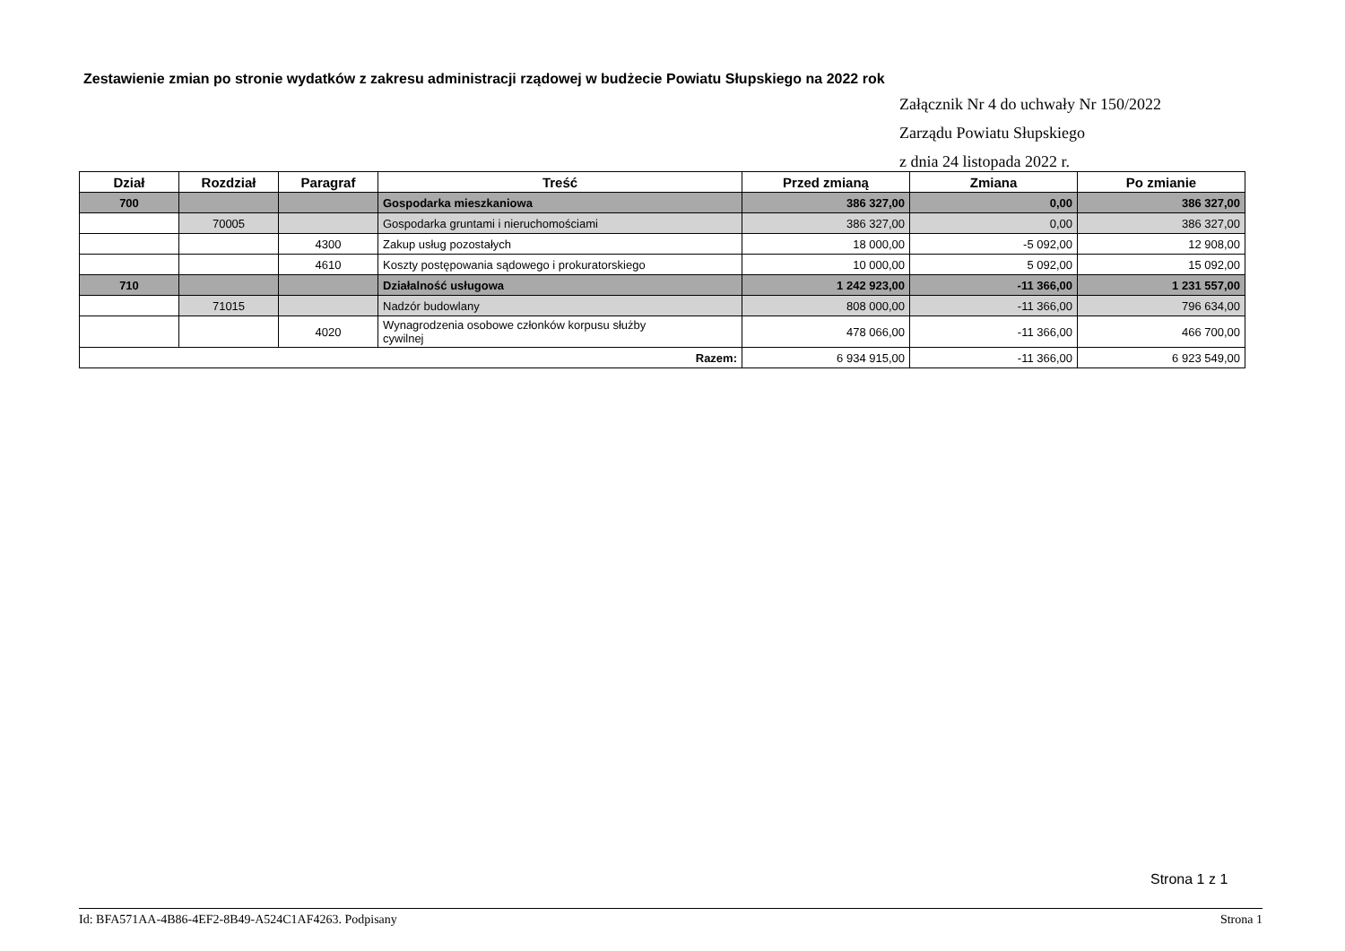Zestawienie zmian po stronie wydatków z zakresu administracji rządowej w budżecie Powiatu Słupskiego na 2022 rok
Załącznik Nr 4 do uchwały Nr 150/2022
Zarządu Powiatu Słupskiego
z dnia 24 listopada 2022 r.
| Dział | Rozdział | Paragraf | Treść | Przed zmianą | Zmiana | Po zmianie |
| --- | --- | --- | --- | --- | --- | --- |
| 700 | | | Gospodarka mieszkaniowa | 386 327,00 | 0,00 | 386 327,00 |
| | 70005 | | Gospodarka gruntami i nieruchomościami | 386 327,00 | 0,00 | 386 327,00 |
| | | 4300 | Zakup usług pozostałych | 18 000,00 | -5 092,00 | 12 908,00 |
| | | 4610 | Koszty postępowania sądowego i prokuratorskiego | 10 000,00 | 5 092,00 | 15 092,00 |
| 710 | | | Działalność usługowa | 1 242 923,00 | -11 366,00 | 1 231 557,00 |
| | 71015 | | Nadzór budowlany | 808 000,00 | -11 366,00 | 796 634,00 |
| | | 4020 | Wynagrodzenia osobowe członków korpusu służby cywilnej | 478 066,00 | -11 366,00 | 466 700,00 |
| Razem: | | | | 6 934 915,00 | -11 366,00 | 6 923 549,00 |
Strona 1 z 1
Id: BFA571AA-4B86-4EF2-8B49-A524C1AF4263. Podpisany Strona 1